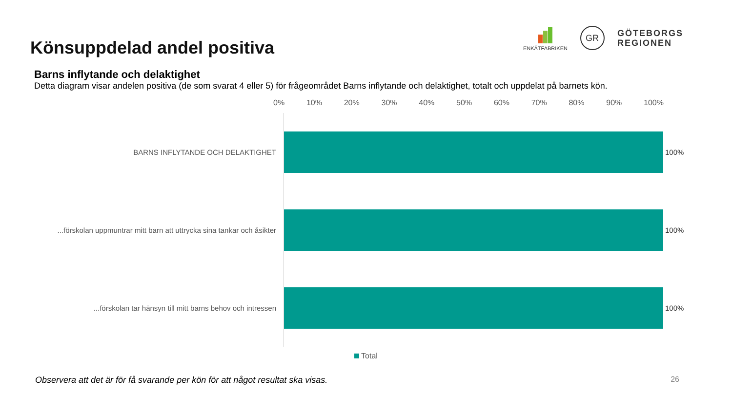Könsuppdelad andel positiva
ENKÄTFABRIKEN
GR
GÖTEBORGS
REGIONEN
Barns inflytande och delaktighet
Detta diagram visar andelen positiva (de som svarat 4 eller 5) för frågeområdet Barns inflytande och delaktighet, totalt och uppdelat på barnets kön.
0% 10% 20% 30% 40% 50% 60% 70% 80% 90% 100%
BARNS INFLYTANDE OCH DELAKTIGHET 100%
...förskolan uppmuntrar mitt barn att uttrycka sina tankar och åsikter
100%
...förskolan tar hänsyn till mitt barns behov och intressen 100%
Total
Observera att det är för få svarande per kön för att något resultat ska visas.
26